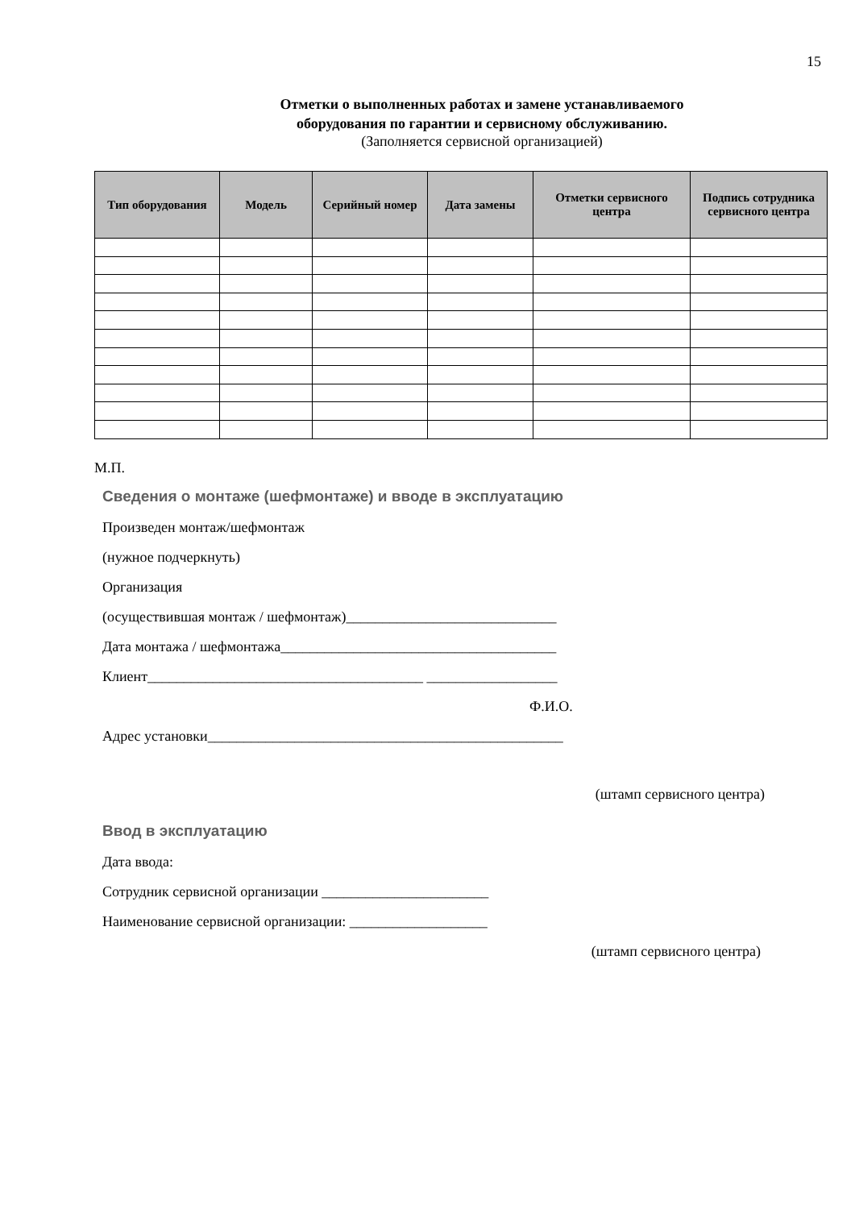15
Отметки о выполненных работах и замене устанавливаемого
оборудования по гарантии и сервисному обслуживанию.
(Заполняется сервисной организацией)
| Тип оборудования | Модель | Серийный номер | Дата замены | Отметки сервисного центра | Подпись сотрудника сервисного центра |
| --- | --- | --- | --- | --- | --- |
М.П.
Сведения о монтаже (шефмонтаже) и вводе в эксплуатацию
Произведен монтаж/шефмонтаж
(нужное подчеркнуть)
Организация
(осуществившая монтаж / шефмонтаж)_____________________________
Дата монтажа / шефмонтажа______________________________________
Клиент______________________________________ __________________
Ф.И.О.
Адрес установки_________________________________________________
(штамп сервисного центра)
Ввод в эксплуатацию
Дата ввода:
Сотрудник сервисной организации _______________________
Наименование сервисной организации: ___________________
(штамп сервисного центра)